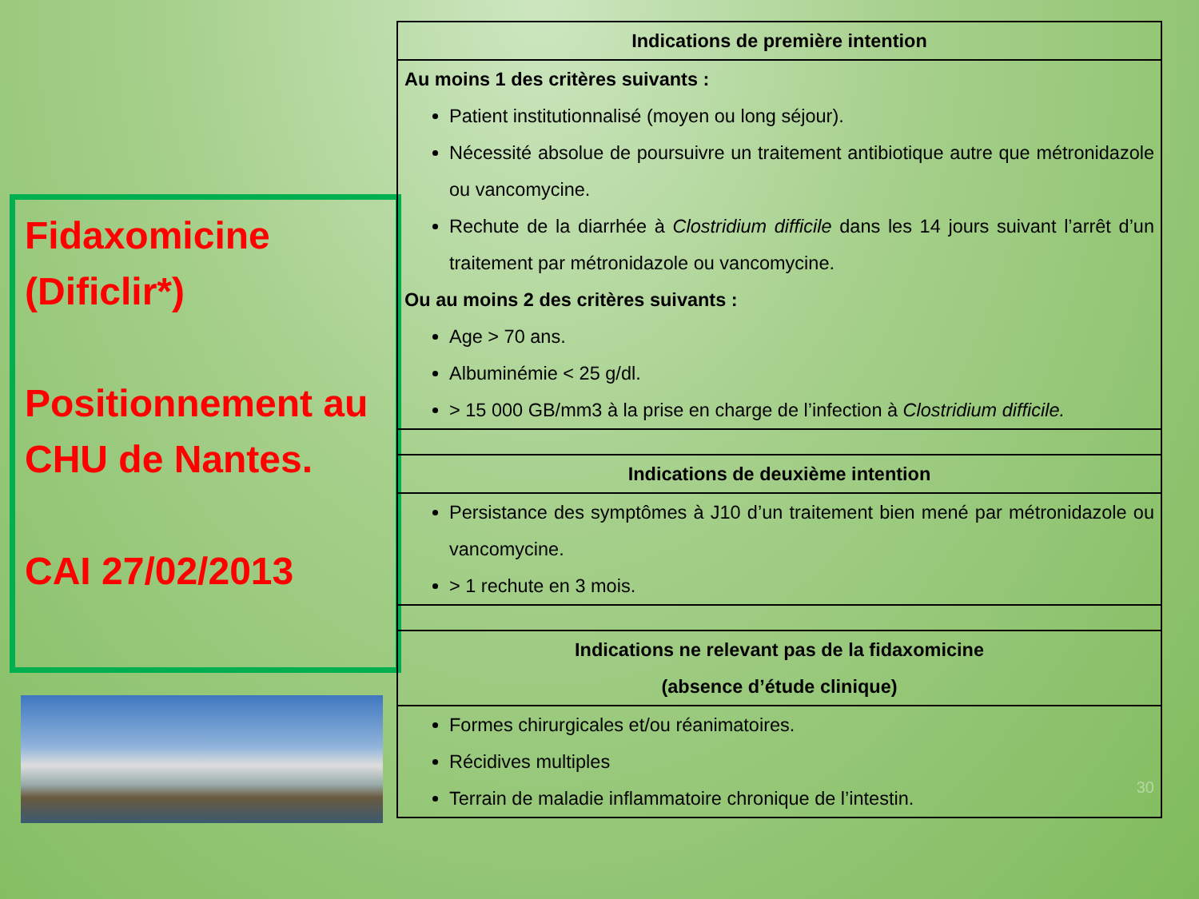Fidaxomicine
(Dificlir*)
Positionnement au CHU de Nantes.
CAI 27/02/2013
| Indications de première intention |
| --- |
| Au moins 1 des critères suivants : Patient institutionnalisé (moyen ou long séjour). Nécessité absolue de poursuivre un traitement antibiotique autre que métronidazole ou vancomycine. Rechute de la diarrhée à Clostridium difficile dans les 14 jours suivant l’arrêt d’un traitement par métronidazole ou vancomycine. Ou au moins 2 des critères suivants : Age > 70 ans. Albuminémie < 25 g/dl. > 15 000 GB/mm3 à la prise en charge de l’infection à Clostridium difficile. |
| Indications de deuxième intention |
| Persistance des symptômes à J10 d’un traitement bien mené par métronidazole ou vancomycine. > 1 rechute en 3 mois. |
| Indications ne relevant pas de la fidaxomicine (absence d’étude clinique) |
| Formes chirurgicales et/ou réanimatoires. Récidives multiples Terrain de maladie inflammatoire chronique de l’intestin. 30 |